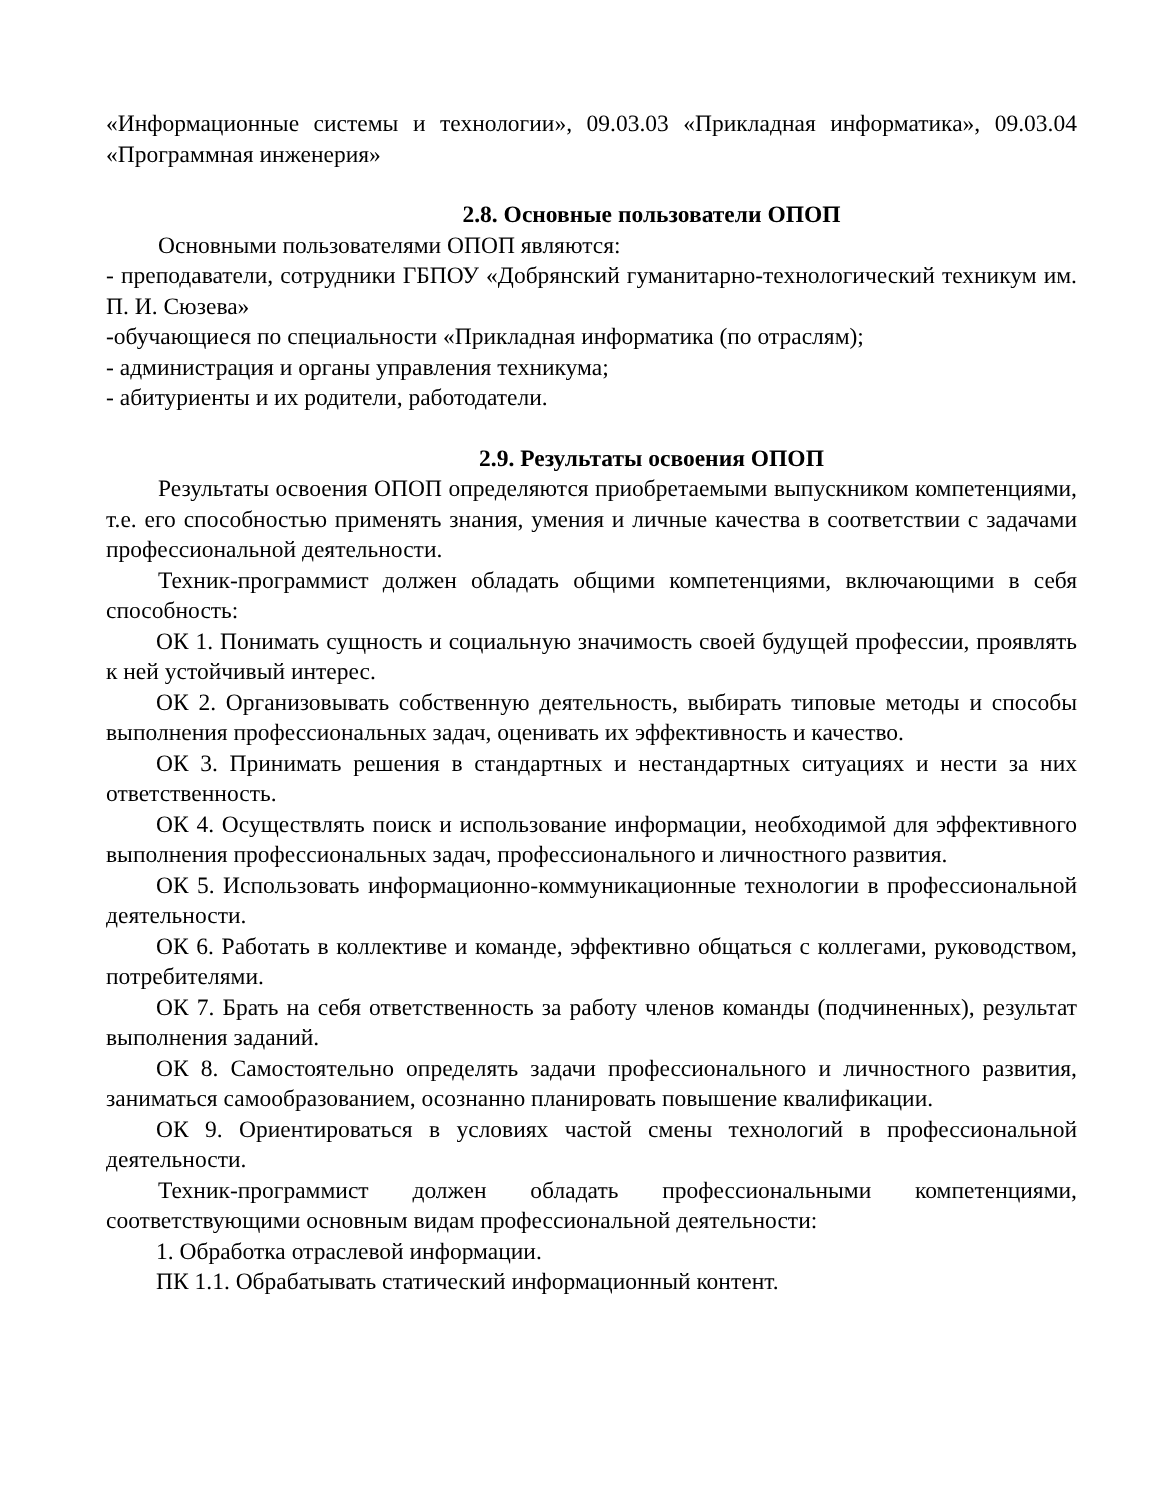«Информационные системы и технологии», 09.03.03 «Прикладная информатика», 09.03.04 «Программная инженерия»
2.8. Основные пользователи ОПОП
Основными пользователями ОПОП являются:
- преподаватели, сотрудники ГБПОУ «Добрянский гуманитарно-технологический техникум им. П. И. Сюзева»
-обучающиеся по специальности «Прикладная информатика (по отраслям);
- администрация и органы управления техникума;
- абитуриенты и их родители, работодатели.
2.9. Результаты освоения ОПОП
Результаты освоения ОПОП определяются приобретаемыми выпускником компетенциями, т.е. его способностью применять знания, умения и личные качества в соответствии с задачами профессиональной деятельности.
Техник-программист должен обладать общими компетенциями, включающими в себя способность:
ОК 1. Понимать сущность и социальную значимость своей будущей профессии, проявлять к ней устойчивый интерес.
ОК 2. Организовывать собственную деятельность, выбирать типовые методы и способы выполнения профессиональных задач, оценивать их эффективность и качество.
ОК 3. Принимать решения в стандартных и нестандартных ситуациях и нести за них ответственность.
ОК 4. Осуществлять поиск и использование информации, необходимой для эффективного выполнения профессиональных задач, профессионального и личностного развития.
ОК 5. Использовать информационно-коммуникационные технологии в профессиональной деятельности.
ОК 6. Работать в коллективе и команде, эффективно общаться с коллегами, руководством, потребителями.
ОК 7. Брать на себя ответственность за работу членов команды (подчиненных), результат выполнения заданий.
ОК 8. Самостоятельно определять задачи профессионального и личностного развития, заниматься самообразованием, осознанно планировать повышение квалификации.
ОК 9. Ориентироваться в условиях частой смены технологий в профессиональной деятельности.
Техник-программист должен обладать профессиональными компетенциями, соответствующими основным видам профессиональной деятельности:
1. Обработка отраслевой информации.
ПК 1.1. Обрабатывать статический информационный контент.